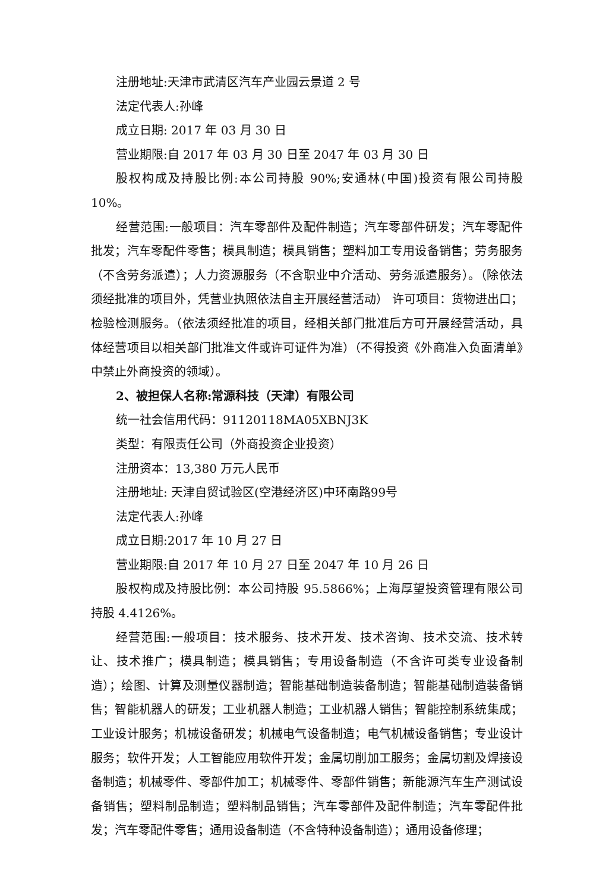注册地址:天津市武清区汽车产业园云景道 2 号
法定代表人:孙峰
成立日期: 2017 年 03 月 30 日
营业期限:自 2017 年 03 月 30 日至 2047 年 03 月 30 日
股权构成及持股比例:本公司持股 90%;安通林(中国)投资有限公司持股 10%。
经营范围:一般项目：汽车零部件及配件制造；汽车零部件研发；汽车零配件批发；汽车零配件零售；模具制造；模具销售；塑料加工专用设备销售；劳务服务（不含劳务派遣）；人力资源服务（不含职业中介活动、劳务派遣服务）。（除依法须经批准的项目外，凭营业执照依法自主开展经营活动） 许可项目：货物进出口；检验检测服务。（依法须经批准的项目，经相关部门批准后方可开展经营活动，具体经营项目以相关部门批准文件或许可证件为准）（不得投资《外商准入负面清单》中禁止外商投资的领域）。
2、被担保人名称:常源科技（天津）有限公司
统一社会信用代码：91120118MA05XBNJ3K
类型：有限责任公司（外商投资企业投资）
注册资本：13,380 万元人民币
注册地址: 天津自贸试验区(空港经济区)中环南路99号
法定代表人:孙峰
成立日期:2017 年 10 月 27 日
营业期限:自 2017 年 10 月 27 日至 2047 年 10 月 26 日
股权构成及持股比例：本公司持股 95.5866%；上海厚望投资管理有限公司持股 4.4126%。
经营范围:一般项目：技术服务、技术开发、技术咨询、技术交流、技术转让、技术推广；模具制造；模具销售；专用设备制造（不含许可类专业设备制造）；绘图、计算及测量仪器制造；智能基础制造装备制造；智能基础制造装备销售；智能机器人的研发；工业机器人制造；工业机器人销售；智能控制系统集成；工业设计服务；机械设备研发；机械电气设备制造；电气机械设备销售；专业设计服务；软件开发；人工智能应用软件开发；金属切削加工服务；金属切割及焊接设备制造；机械零件、零部件加工；机械零件、零部件销售；新能源汽车生产测试设备销售；塑料制品制造；塑料制品销售；汽车零部件及配件制造；汽车零配件批发；汽车零配件零售；通用设备制造（不含特种设备制造）；通用设备修理；